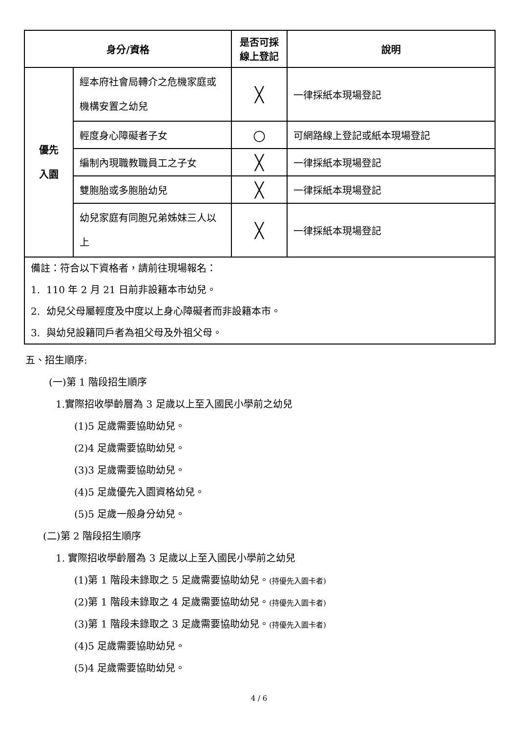| 身分/資格 | | 是否可採 線上登記 | 說明 |
| --- | --- | --- | --- |
| 優先 入園 | 經本府社會局轉介之危機家庭或機構安置之幼兒 | ╳ | 一律採紙本現場登記 |
| | 輕度身心障礙者子女 | ○ | 可網路線上登記或紙本現場登記 |
| | 編制內現職教職員工之子女 | ╳ | 一律採紙本現場登記 |
| | 雙胞胎或多胞胎幼兒 | ╳ | 一律採紙本現場登記 |
| | 幼兒家庭有同胞兄弟姊妹三人以上 | ╳ | 一律採紙本現場登記 |
| 備註：符合以下資格者，請前往現場報名： 1. 110 年 2 月 21 日前非設籍本市幼兒。 2. 幼兒父母屬輕度及中度以上身心障礙者而非設籍本市。 3. 與幼兒設籍同戶者為祖父母及外祖父母。 | | | |
五、招生順序:
(一)第 1 階段招生順序
1.實際招收學齡層為 3 足歲以上至入國民小學前之幼兒
(1)5 足歲需要協助幼兒。
(2)4 足歲需要協助幼兒。
(3)3 足歲需要協助幼兒。
(4)5 足歲優先入園資格幼兒。
(5)5 足歲一般身分幼兒。
(二)第 2 階段招生順序
1. 實際招收學齡層為 3 足歲以上至入國民小學前之幼兒
(1)第 1 階段未錄取之 5 足歲需要協助幼兒。(持優先入園卡者)
(2)第 1 階段未錄取之 4 足歲需要協助幼兒。(持優先入園卡者)
(3)第 1 階段未錄取之 3 足歲需要協助幼兒。(持優先入園卡者)
(4)5 足歲需要協助幼兒。
(5)4 足歲需要協助幼兒。
4 / 6